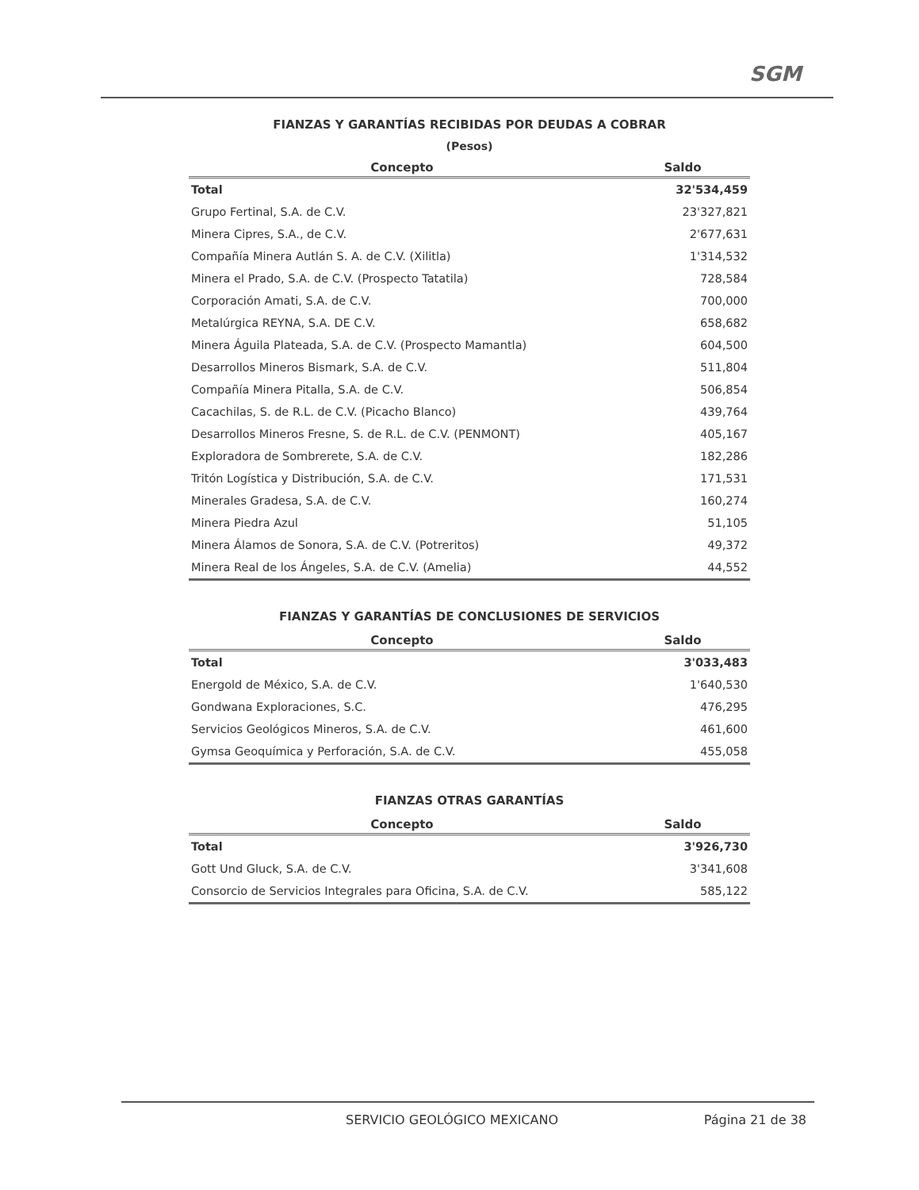SGM
FIANZAS Y GARANTÍAS RECIBIDAS POR DEUDAS A COBRAR
(Pesos)
| Concepto | Saldo |
| --- | --- |
| Total | 32'534,459 |
| Grupo Fertinal, S.A. de C.V. | 23'327,821 |
| Minera Cipres, S.A., de C.V. | 2'677,631 |
| Compañía Minera Autlán S. A. de C.V. (Xilitla) | 1'314,532 |
| Minera el Prado, S.A. de C.V. (Prospecto Tatatila) | 728,584 |
| Corporación Amati, S.A. de C.V. | 700,000 |
| Metalúrgica REYNA, S.A. DE C.V. | 658,682 |
| Minera Águila Plateada, S.A. de C.V. (Prospecto Mamantla) | 604,500 |
| Desarrollos Mineros Bismark, S.A. de C.V. | 511,804 |
| Compañía Minera Pitalla, S.A. de C.V. | 506,854 |
| Cacachilas, S. de R.L. de C.V. (Picacho Blanco) | 439,764 |
| Desarrollos Mineros Fresne, S. de R.L. de C.V. (PENMONT) | 405,167 |
| Exploradora de Sombrerete, S.A. de C.V. | 182,286 |
| Tritón Logística y Distribución, S.A. de C.V. | 171,531 |
| Minerales Gradesa, S.A. de C.V. | 160,274 |
| Minera Piedra Azul | 51,105 |
| Minera Álamos de Sonora, S.A. de C.V. (Potreritos) | 49,372 |
| Minera Real de los Ángeles, S.A. de C.V. (Amelia) | 44,552 |
FIANZAS Y GARANTÍAS DE CONCLUSIONES DE SERVICIOS
| Concepto | Saldo |
| --- | --- |
| Total | 3'033,483 |
| Energold de México, S.A. de C.V. | 1'640,530 |
| Gondwana Exploraciones, S.C. | 476,295 |
| Servicios Geológicos Mineros, S.A. de C.V. | 461,600 |
| Gymsa Geoquímica y Perforación, S.A. de C.V. | 455,058 |
FIANZAS OTRAS GARANTÍAS
| Concepto | Saldo |
| --- | --- |
| Total | 3'926,730 |
| Gott Und Gluck, S.A. de C.V. | 3'341,608 |
| Consorcio de Servicios Integrales para Oficina, S.A. de C.V. | 585,122 |
SERVICIO GEOLÓGICO MEXICANO
Página 21 de 38